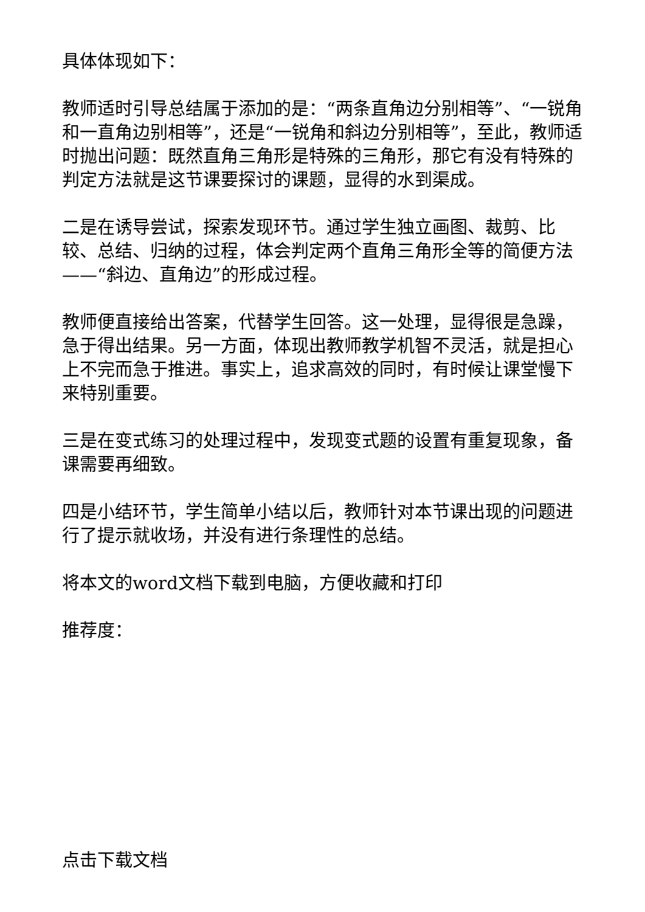具体体现如下：
教师适时引导总结属于添加的是：“两条直角边分别相等”、“一锐角和一直角边别相等”，还是“一锐角和斜边分别相等”，至此，教师适时抛出问题：既然直角三角形是特殊的三角形，那它有没有特殊的判定方法就是这节课要探讨的课题，显得的水到渠成。
二是在诱导尝试，探索发现环节。通过学生独立画图、裁剪、比较、总结、归纳的过程，体会判定两个直角三角形全等的简便方法——“斜边、直角边”的形成过程。
教师便直接给出答案，代替学生回答。这一处理，显得很是急躁，急于得出结果。另一方面，体现出教师教学机智不灵活，就是担心上不完而急于推进。事实上，追求高效的同时，有时候让课堂慢下来特别重要。
三是在变式练习的处理过程中，发现变式题的设置有重复现象，备课需要再细致。
四是小结环节，学生简单小结以后，教师针对本节课出现的问题进行了提示就收场，并没有进行条理性的总结。
将本文的word文档下载到电脑，方便收藏和打印
推荐度：
点击下载文档